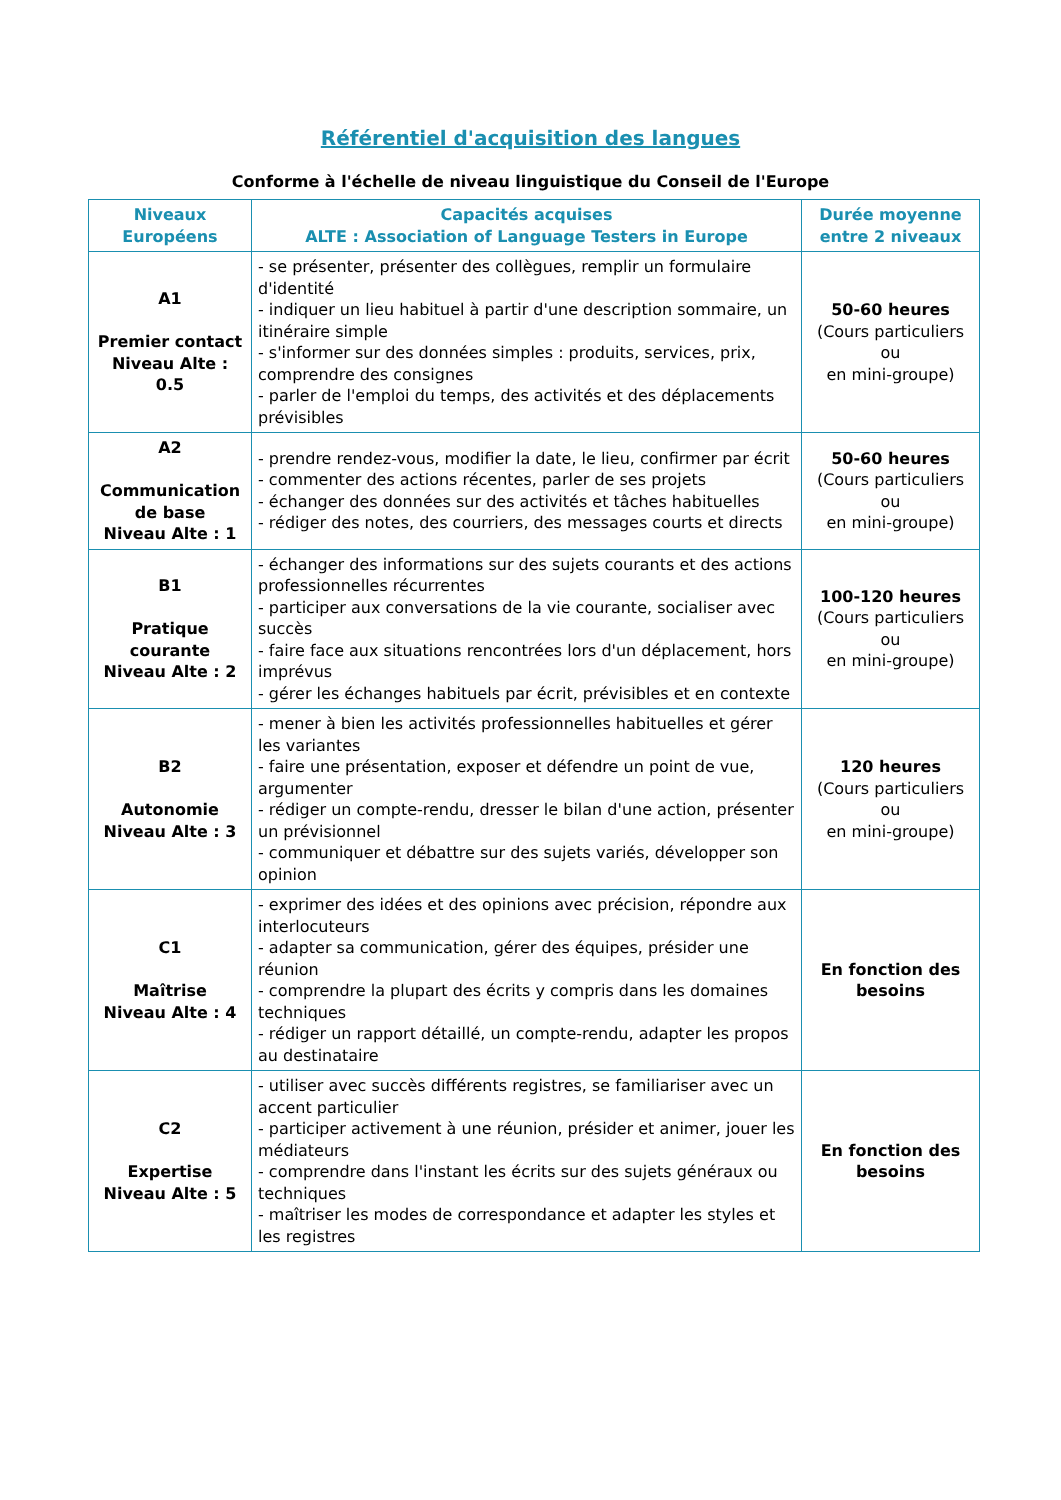Référentiel d'acquisition des langues
Conforme à l'échelle de niveau linguistique du Conseil de l'Europe
| Niveaux Européens | Capacités acquises ALTE : Association of Language Testers in Europe | Durée moyenne entre 2 niveaux |
| --- | --- | --- |
| A1 Premier contact Niveau Alte : 0.5 | - se présenter, présenter des collègues, remplir un formulaire d'identité - indiquer un lieu habituel à partir d'une description sommaire, un itinéraire simple - s'informer sur des données simples : produits, services, prix, comprendre des consignes - parler de l'emploi du temps, des activités et des déplacements prévisibles | 50-60 heures (Cours particuliers ou en mini-groupe) |
| A2 Communication de base Niveau Alte : 1 | - prendre rendez-vous, modifier la date, le lieu, confirmer par écrit - commenter des actions récentes, parler de ses projets - échanger des données sur des activités et tâches habituelles - rédiger des notes, des courriers, des messages courts et directs | 50-60 heures (Cours particuliers ou en mini-groupe) |
| B1 Pratique courante Niveau Alte : 2 | - échanger des informations sur des sujets courants et des actions professionnelles récurrentes - participer aux conversations de la vie courante, socialiser avec succès - faire face aux situations rencontrées lors d'un déplacement, hors imprévus - gérer les échanges habituels par écrit, prévisibles et en contexte | 100-120 heures (Cours particuliers ou en mini-groupe) |
| B2 Autonomie Niveau Alte : 3 | - mener à bien les activités professionnelles habituelles et gérer les variantes - faire une présentation, exposer et défendre un point de vue, argumenter - rédiger un compte-rendu, dresser le bilan d'une action, présenter un prévisionnel - communiquer et débattre sur des sujets variés, développer son opinion | 120 heures (Cours particuliers ou en mini-groupe) |
| C1 Maîtrise Niveau Alte : 4 | - exprimer des idées et des opinions avec précision, répondre aux interlocuteurs - adapter sa communication, gérer des équipes, présider une réunion - comprendre la plupart des écrits y compris dans les domaines techniques - rédiger un rapport détaillé, un compte-rendu, adapter les propos au destinataire | En fonction des besoins |
| C2 Expertise Niveau Alte : 5 | - utiliser avec succès différents registres, se familiariser avec un accent particulier - participer activement à une réunion, présider et animer, jouer les médiateurs - comprendre dans l'instant les écrits sur des sujets généraux ou techniques - maîtriser les modes de correspondance et adapter les styles et les registres | En fonction des besoins |